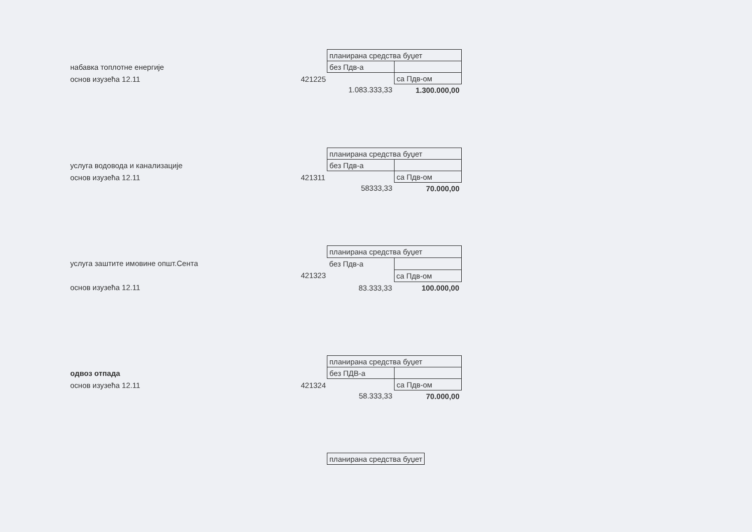набавка топлотне енергије
основ изузећа 12.11
421225
| планирана средства буџет | |
| без Пдв-а | |
| | са Пдв-ом |
| 1.083.333,33 | 1.300.000,00 |
услуга водовода и канализације
основ изузећа 12.11
421311
| планирана средства буџет | |
| без Пдв-а | |
| | са Пдв-ом |
| 58333,33 | 70.000,00 |
услуга заштите имовине општ.Сента
основ изузећа 12.11
421323
| планирана средства буџет | |
| без Пдв-а | |
| | са Пдв-ом |
| 83.333,33 | 100.000,00 |
одвоз отпада
основ изузећа 12.11
421324
| планирана средства буџет | |
| без ПДВ-а | |
| | са Пдв-ом |
| 58.333,33 | 70.000,00 |
| планирана средства буџет |